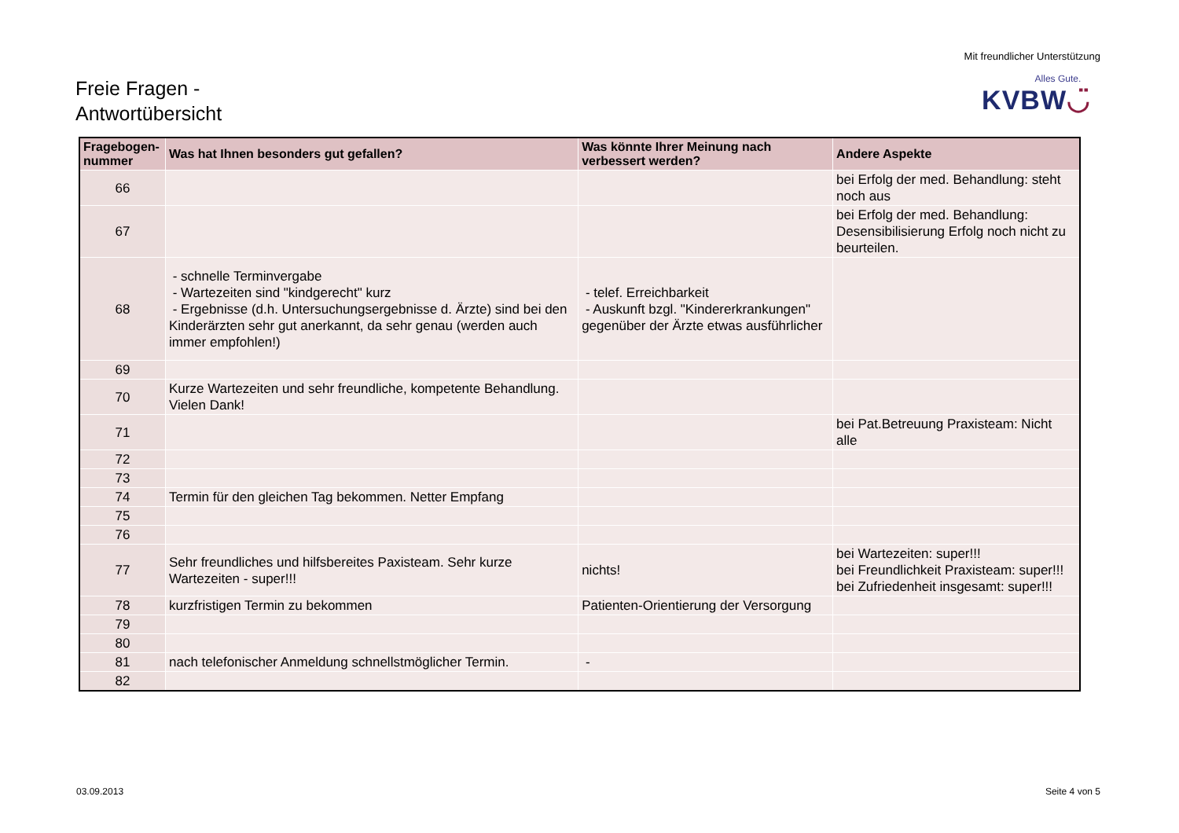Freie Fragen -
Antwortübersicht
Mit freundlicher Unterstützung
Alles Gute.
KVBW◡̈
| Fragebogen- nummer | Was hat Ihnen besonders gut gefallen? | Was könnte Ihrer Meinung nach verbessert werden? | Andere Aspekte |
| --- | --- | --- | --- |
| 66 | | | bei Erfolg der med. Behandlung: steht noch aus |
| 67 | | | bei Erfolg der med. Behandlung: Desensibilisierung Erfolg noch nicht zu beurteilen. |
| 68 | - schnelle Terminvergabe - Wartezeiten sind "kindgerecht" kurz - Ergebnisse (d.h. Untersuchungsergebnisse d. Ärzte) sind bei den Kinderärzten sehr gut anerkannt, da sehr genau (werden auch immer empfohlen!) | - telef. Erreichbarkeit - Auskunft bzgl. "Kindererkrankungen" gegenüber der Ärzte etwas ausführlicher | |
| 69 | | | |
| 70 | Kurze Wartezeiten und sehr freundliche, kompetente Behandlung. Vielen Dank! | | |
| 71 | | | bei Pat.Betreuung Praxisteam: Nicht alle |
| 72 | | | |
| 73 | | | |
| 74 | Termin für den gleichen Tag bekommen. Netter Empfang | | |
| 75 | | | |
| 76 | | | |
| 77 | Sehr freundliches und hilfsbereites Paxisteam. Sehr kurze Wartezeiten - super!!! | nichts! | bei Wartezeiten: super!!! bei Freundlichkeit Praxisteam: super!!! bei Zufriedenheit insgesamt: super!!! |
| 78 | kurzfristigen Termin zu bekommen | Patienten-Orientierung der Versorgung | |
| 79 | | | |
| 80 | | | |
| 81 | nach telefonischer Anmeldung schnellstmöglicher Termin. | - | |
| 82 | | | |
03.09.2013 Seite 4 von 5